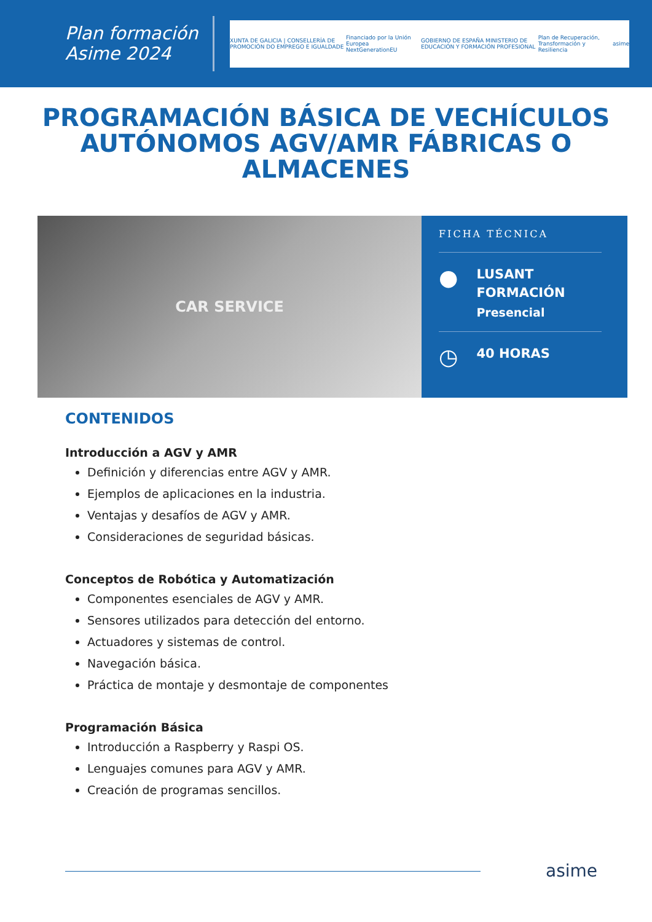Plan formación
Asime 2024
XUNTA DE GALICIA | CONSELLERÍA DE PROMOCIÓN DO EMPREGO E IGUALDADE Financiado por la Unión Europea NextGenerationEU GOBIERNO DE ESPAÑA MINISTERIO DE EDUCACIÓN Y FORMACIÓN PROFESIONAL Plan de Recuperación, Transformación y Resiliencia asime
PROGRAMACIÓN BÁSICA DE VECHÍCULOS AUTÓNOMOS AGV/AMR FÁBRICAS O ALMACENES
CAR SERVICE
FICHA TÉCNICA
●
LUSANT
FORMACIÓN
Presencial
◷
40 HORAS
CONTENIDOS
Introducción a AGV y AMR
Definición y diferencias entre AGV y AMR.
Ejemplos de aplicaciones en la industria.
Ventajas y desafíos de AGV y AMR.
Consideraciones de seguridad básicas.
Conceptos de Robótica y Automatización
Componentes esenciales de AGV y AMR.
Sensores utilizados para detección del entorno.
Actuadores y sistemas de control.
Navegación básica.
Práctica de montaje y desmontaje de componentes
Programación Básica
Introducción a Raspberry y Raspi OS.
Lenguajes comunes para AGV y AMR.
Creación de programas sencillos.
asime